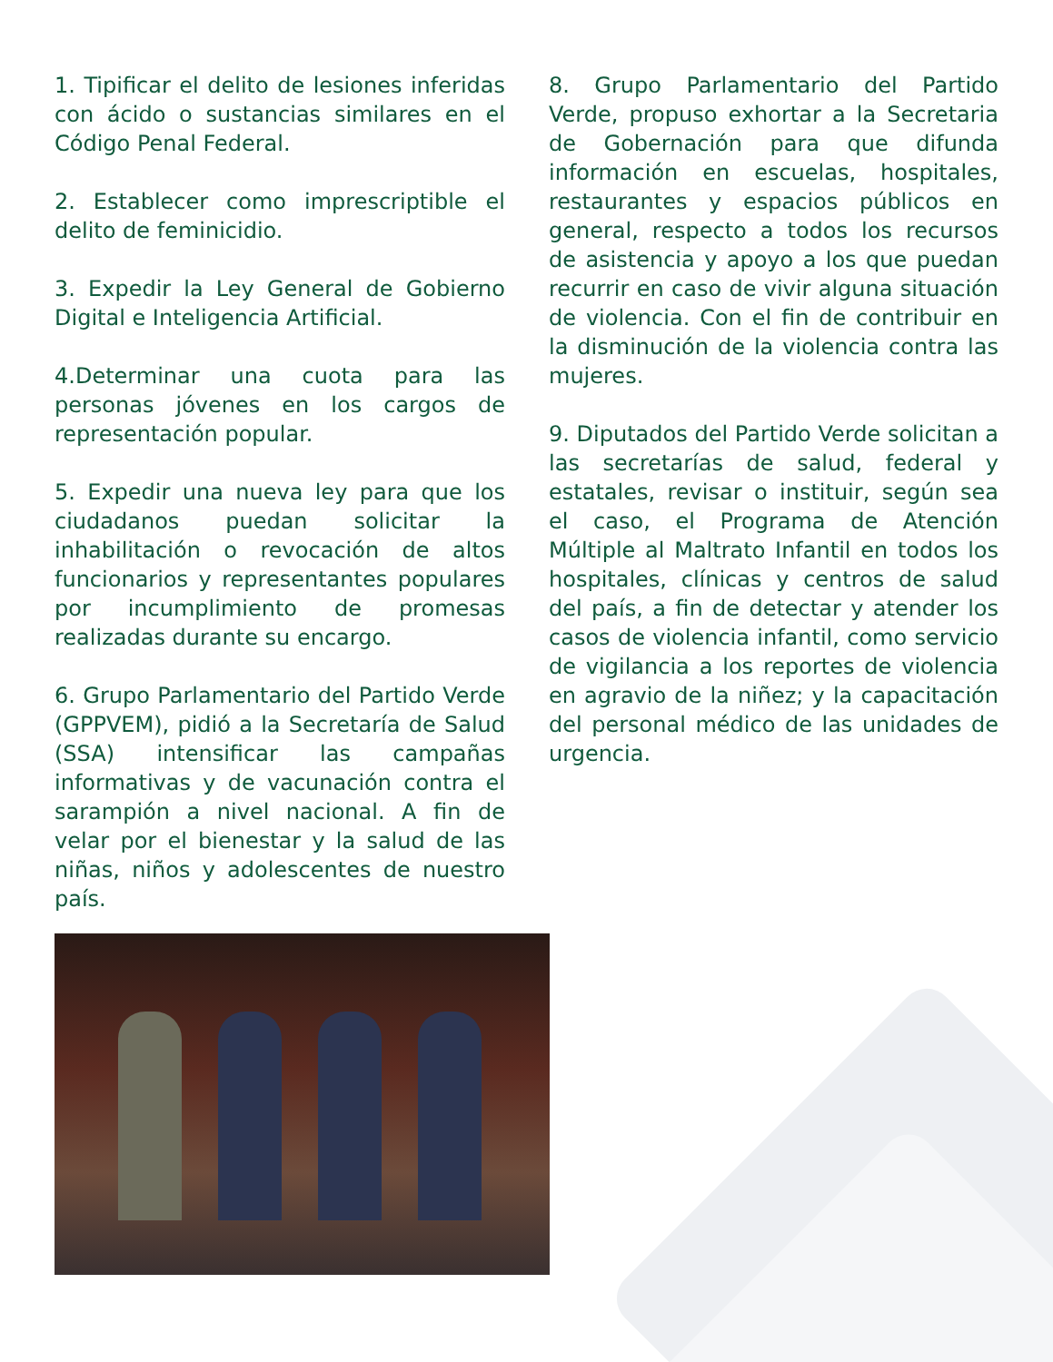1. Tipificar el delito de lesiones inferidas con ácido o sustancias similares en el Código Penal Federal.
2. Establecer como imprescriptible el delito de feminicidio.
3. Expedir la Ley General de Gobierno Digital e Inteligencia Artificial.
4.Determinar una cuota para las personas jóvenes en los cargos de representación popular.
5. Expedir una nueva ley para que los ciudadanos puedan solicitar la inhabilitación o revocación de altos funcionarios y representantes populares por incumplimiento de promesas realizadas durante su encargo.
6. Grupo Parlamentario del Partido Verde (GPPVEM), pidió a la Secretaría de Salud (SSA) intensificar las campañas informativas y de vacunación contra el sarampión a nivel nacional. A fin de velar por el bienestar y la salud de las niñas, niños y adolescentes de nuestro país.
8. Grupo Parlamentario del Partido Verde, propuso exhortar a la Secretaria de Gobernación para que difunda información en escuelas, hospitales, restaurantes y espacios públicos en general, respecto a todos los recursos de asistencia y apoyo a los que puedan recurrir en caso de vivir alguna situación de violencia. Con el fin de contribuir en la disminución de la violencia contra las mujeres.
9. Diputados del Partido Verde solicitan a las secretarías de salud, federal y estatales, revisar o instituir, según sea el caso, el Programa de Atención Múltiple al Maltrato Infantil en todos los hospitales, clínicas y centros de salud del país, a fin de detectar y atender los casos de violencia infantil, como servicio de vigilancia a los reportes de violencia en agravio de la niñez; y la capacitación del personal médico de las unidades de urgencia.